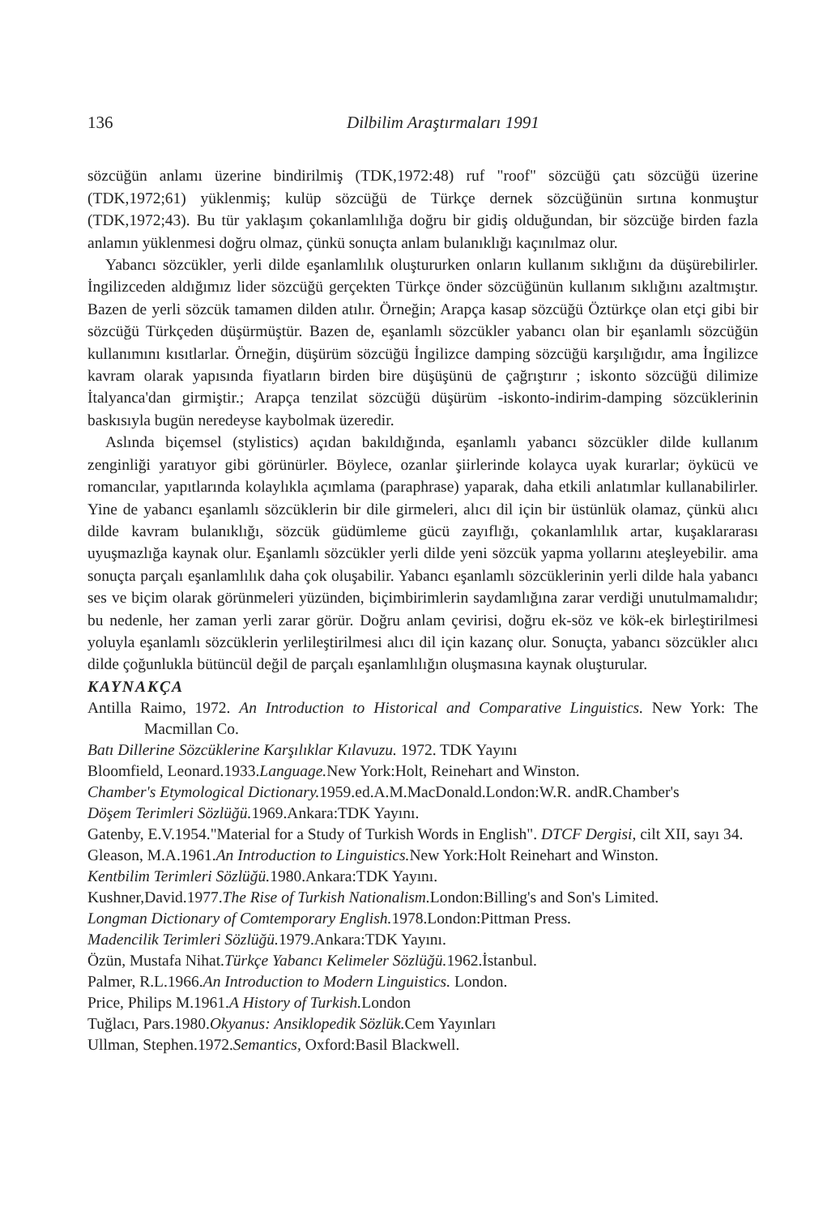136 Dilbilim Araştırmaları 1991
sözcüğün anlamı üzerine bindirilmiş (TDK,1972:48) ruf "roof" sözcüğü çatı sözcüğü üzerine (TDK,1972;61) yüklenmiş; kulüp sözcüğü de Türkçe dernek sözcüğünün sırtına konmuştur (TDK,1972;43). Bu tür yaklaşım çokanlamlılığa doğru bir gidiş olduğundan, bir sözcüğe birden fazla anlamın yüklenmesi doğru olmaz, çünkü sonuçta anlam bulanıklığı kaçınılmaz olur.
Yabancı sözcükler, yerli dilde eşanlamlılık oluştururken onların kullanım sıklığını da düşürebilirler. İngilizceden aldığımız lider sözcüğü gerçekten Türkçe önder sözcüğünün kullanım sıklığını azaltmıştır. Bazen de yerli sözcük tamamen dilden atılır. Örneğin; Arapça kasap sözcüğü Öztürkçe olan etçi gibi bir sözcüğü Türkçeden düşürmüştür. Bazen de, eşanlamlı sözcükler yabancı olan bir eşanlamlı sözcüğün kullanımını kısıtlarlar. Örneğin, düşürüm sözcüğü İngilizce damping sözcüğü karşılığıdır, ama İngilizce kavram olarak yapısında fiyatların birden bire düşüşünü de çağrıştırır ; iskonto sözcüğü dilimize İtalyanca'dan girmiştir.; Arapça tenzilat sözcüğü düşürüm -iskonto-indirim-damping sözcüklerinin baskısıyla bugün neredeyse kaybolmak üzeredir.
Aslında biçemsel (stylistics) açıdan bakıldığında, eşanlamlı yabancı sözcükler dilde kullanım zenginliği yaratıyor gibi görünürler. Böylece, ozanlar şiirlerinde kolayca uyak kurarlar; öykücü ve romancılar, yapıtlarında kolaylıkla açımlama (paraphrase) yaparak, daha etkili anlatımlar kullanabilirler. Yine de yabancı eşanlamlı sözcüklerin bir dile girmeleri, alıcı dil için bir üstünlük olamaz, çünkü alıcı dilde kavram bulanıklığı, sözcük güdümleme gücü zayıflığı, çokanlamlılık artar, kuşaklararası uyuşmazlığa kaynak olur. Eşanlamlı sözcükler yerli dilde yeni sözcük yapma yollarını ateşleyebilir. ama sonuçta parçalı eşanlamlılık daha çok oluşabilir. Yabancı eşanlamlı sözcüklerinin yerli dilde hala yabancı ses ve biçim olarak görünmeleri yüzünden, biçimbirimlerin saydamlığına zarar verdiği unutulmamalıdır; bu nedenle, her zaman yerli zarar görür. Doğru anlam çevirisi, doğru ek-söz ve kök-ek birleştirilmesi yoluyla eşanlamlı sözcüklerin yerlileştirilmesi alıcı dil için kazanç olur. Sonuçta, yabancı sözcükler alıcı dilde çoğunlukla bütüncül değil de parçalı eşanlamlılığın oluşmasına kaynak oluşturular.
KAYNAKÇA
Antilla Raimo, 1972. An Introduction to Historical and Comparative Linguistics. New York: The Macmillan Co.
Batı Dillerine Sözcüklerine Karşılıklar Kılavuzu. 1972. TDK Yayını
Bloomfield, Leonard.1933.Language. New York:Holt, Reinehart and Winston.
Chamber's Etymological Dictionary. 1959.ed.A.M.MacDonald.London:W.R. andR.Chamber's
Döşem Terimleri Sözlüğü. 1969.Ankara:TDK Yayını.
Gatenby, E.V.1954."Material for a Study of Turkish Words in English". DTCF Dergisi, cilt XII, sayı 34.
Gleason, M.A.1961.An Introduction to Linguistics. New York:Holt Reinehart and Winston.
Kentbilim Terimleri Sözlüğü. 1980.Ankara:TDK Yayını.
Kushner,David.1977.The Rise of Turkish Nationalism. London:Billing's and Son's Limited.
Longman Dictionary of Comtemporary English. 1978.London:Pittman Press.
Madencilik Terimleri Sözlüğü. 1979.Ankara:TDK Yayını.
Özün, Mustafa Nihat.Türkçe Yabancı Kelimeler Sözlüğü. 1962.İstanbul.
Palmer, R.L.1966.An Introduction to Modern Linguistics. London.
Price, Philips M.1961.A History of Turkish. London
Tuğlacı, Pars.1980.Okyanus: Ansiklopedik Sözlük. Cem Yayınları
Ullman, Stephen.1972.Semantics, Oxford:Basil Blackwell.